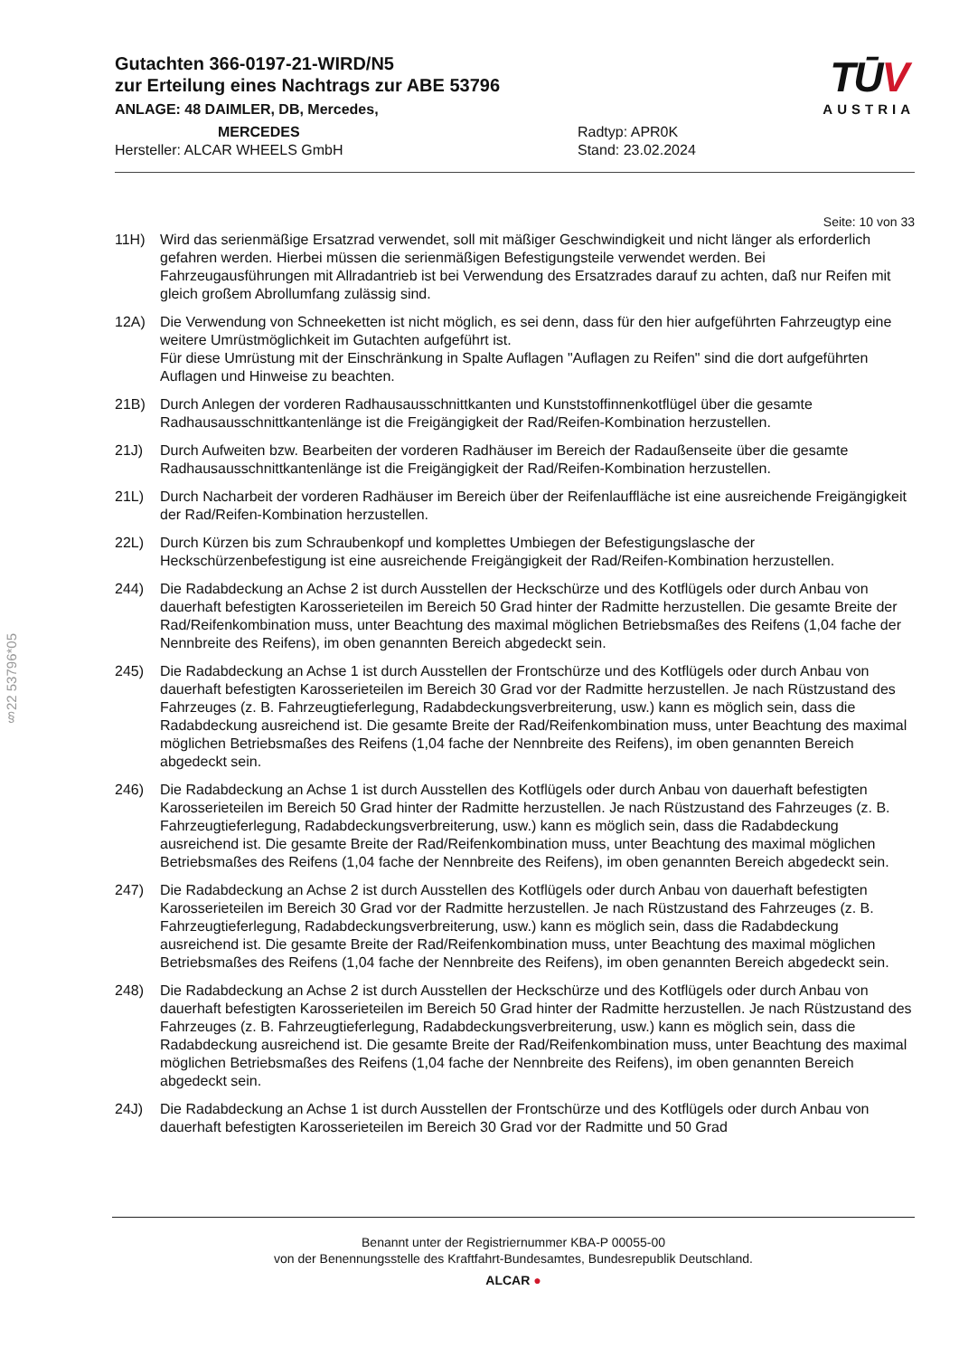§22 53796*05
TŪV
AUSTRIA
Gutachten 366-0197-21-WIRD/N5
zur Erteilung eines Nachtrags zur ABE 53796
ANLAGE: 48 DAIMLER, DB, Mercedes,
MERCEDES
Hersteller: ALCAR WHEELS GmbH
Radtyp: APR0K
Stand: 23.02.2024
Seite: 10 von 33
11H) Wird das serienmäßige Ersatzrad verwendet, soll mit mäßiger Geschwindigkeit und nicht länger als erforderlich gefahren werden. Hierbei müssen die serienmäßigen Befestigungsteile verwendet werden. Bei Fahrzeugausführungen mit Allradantrieb ist bei Verwendung des Ersatzrades darauf zu achten, daß nur Reifen mit gleich großem Abrollumfang zulässig sind.
12A) Die Verwendung von Schneeketten ist nicht möglich, es sei denn, dass für den hier aufgeführten Fahrzeugtyp eine weitere Umrüstmöglichkeit im Gutachten aufgeführt ist.
Für diese Umrüstung mit der Einschränkung in Spalte Auflagen "Auflagen zu Reifen" sind die dort aufgeführten Auflagen und Hinweise zu beachten.
21B) Durch Anlegen der vorderen Radhausausschnittkanten und Kunststoffinnenkotflügel über die gesamte Radhausausschnittkantenlänge ist die Freigängigkeit der Rad/Reifen-Kombination herzustellen.
21J) Durch Aufweiten bzw. Bearbeiten der vorderen Radhäuser im Bereich der Radaußenseite über die gesamte Radhausausschnittkantenlänge ist die Freigängigkeit der Rad/Reifen-Kombination herzustellen.
21L) Durch Nacharbeit der vorderen Radhäuser im Bereich über der Reifenlauffläche ist eine ausreichende Freigängigkeit der Rad/Reifen-Kombination herzustellen.
22L) Durch Kürzen bis zum Schraubenkopf und komplettes Umbiegen der Befestigungslasche der Heckschürzenbefestigung ist eine ausreichende Freigängigkeit der Rad/Reifen-Kombination herzustellen.
244) Die Radabdeckung an Achse 2 ist durch Ausstellen der Heckschürze und des Kotflügels oder durch Anbau von dauerhaft befestigten Karosserieteilen im Bereich 50 Grad hinter der Radmitte herzustellen. Die gesamte Breite der Rad/Reifenkombination muss, unter Beachtung des maximal möglichen Betriebsmaßes des Reifens (1,04 fache der Nennbreite des Reifens), im oben genannten Bereich abgedeckt sein.
245) Die Radabdeckung an Achse 1 ist durch Ausstellen der Frontschürze und des Kotflügels oder durch Anbau von dauerhaft befestigten Karosserieteilen im Bereich 30 Grad vor der Radmitte herzustellen. Je nach Rüstzustand des Fahrzeuges (z. B. Fahrzeugtieferlegung, Radabdeckungsverbreiterung, usw.) kann es möglich sein, dass die Radabdeckung ausreichend ist. Die gesamte Breite der Rad/Reifenkombination muss, unter Beachtung des maximal möglichen Betriebsmaßes des Reifens (1,04 fache der Nennbreite des Reifens), im oben genannten Bereich abgedeckt sein.
246) Die Radabdeckung an Achse 1 ist durch Ausstellen des Kotflügels oder durch Anbau von dauerhaft befestigten Karosserieteilen im Bereich 50 Grad hinter der Radmitte herzustellen. Je nach Rüstzustand des Fahrzeuges (z. B. Fahrzeugtieferlegung, Radabdeckungsverbreiterung, usw.) kann es möglich sein, dass die Radabdeckung ausreichend ist. Die gesamte Breite der Rad/Reifenkombination muss, unter Beachtung des maximal möglichen Betriebsmaßes des Reifens (1,04 fache der Nennbreite des Reifens), im oben genannten Bereich abgedeckt sein.
247) Die Radabdeckung an Achse 2 ist durch Ausstellen des Kotflügels oder durch Anbau von dauerhaft befestigten Karosserieteilen im Bereich 30 Grad vor der Radmitte herzustellen. Je nach Rüstzustand des Fahrzeuges (z. B. Fahrzeugtieferlegung, Radabdeckungsverbreiterung, usw.) kann es möglich sein, dass die Radabdeckung ausreichend ist. Die gesamte Breite der Rad/Reifenkombination muss, unter Beachtung des maximal möglichen Betriebsmaßes des Reifens (1,04 fache der Nennbreite des Reifens), im oben genannten Bereich abgedeckt sein.
248) Die Radabdeckung an Achse 2 ist durch Ausstellen der Heckschürze und des Kotflügels oder durch Anbau von dauerhaft befestigten Karosserieteilen im Bereich 50 Grad hinter der Radmitte herzustellen. Je nach Rüstzustand des Fahrzeuges (z. B. Fahrzeugtieferlegung, Radabdeckungsverbreiterung, usw.) kann es möglich sein, dass die Radabdeckung ausreichend ist. Die gesamte Breite der Rad/Reifenkombination muss, unter Beachtung des maximal möglichen Betriebsmaßes des Reifens (1,04 fache der Nennbreite des Reifens), im oben genannten Bereich abgedeckt sein.
24J) Die Radabdeckung an Achse 1 ist durch Ausstellen der Frontschürze und des Kotflügels oder durch Anbau von dauerhaft befestigten Karosserieteilen im Bereich 30 Grad vor der Radmitte und 50 Grad
Benannt unter der Registriernummer KBA-P 00055-00
von der Benennungsstelle des Kraftfahrt-Bundesamtes, Bundesrepublik Deutschland.
ALCAR ●